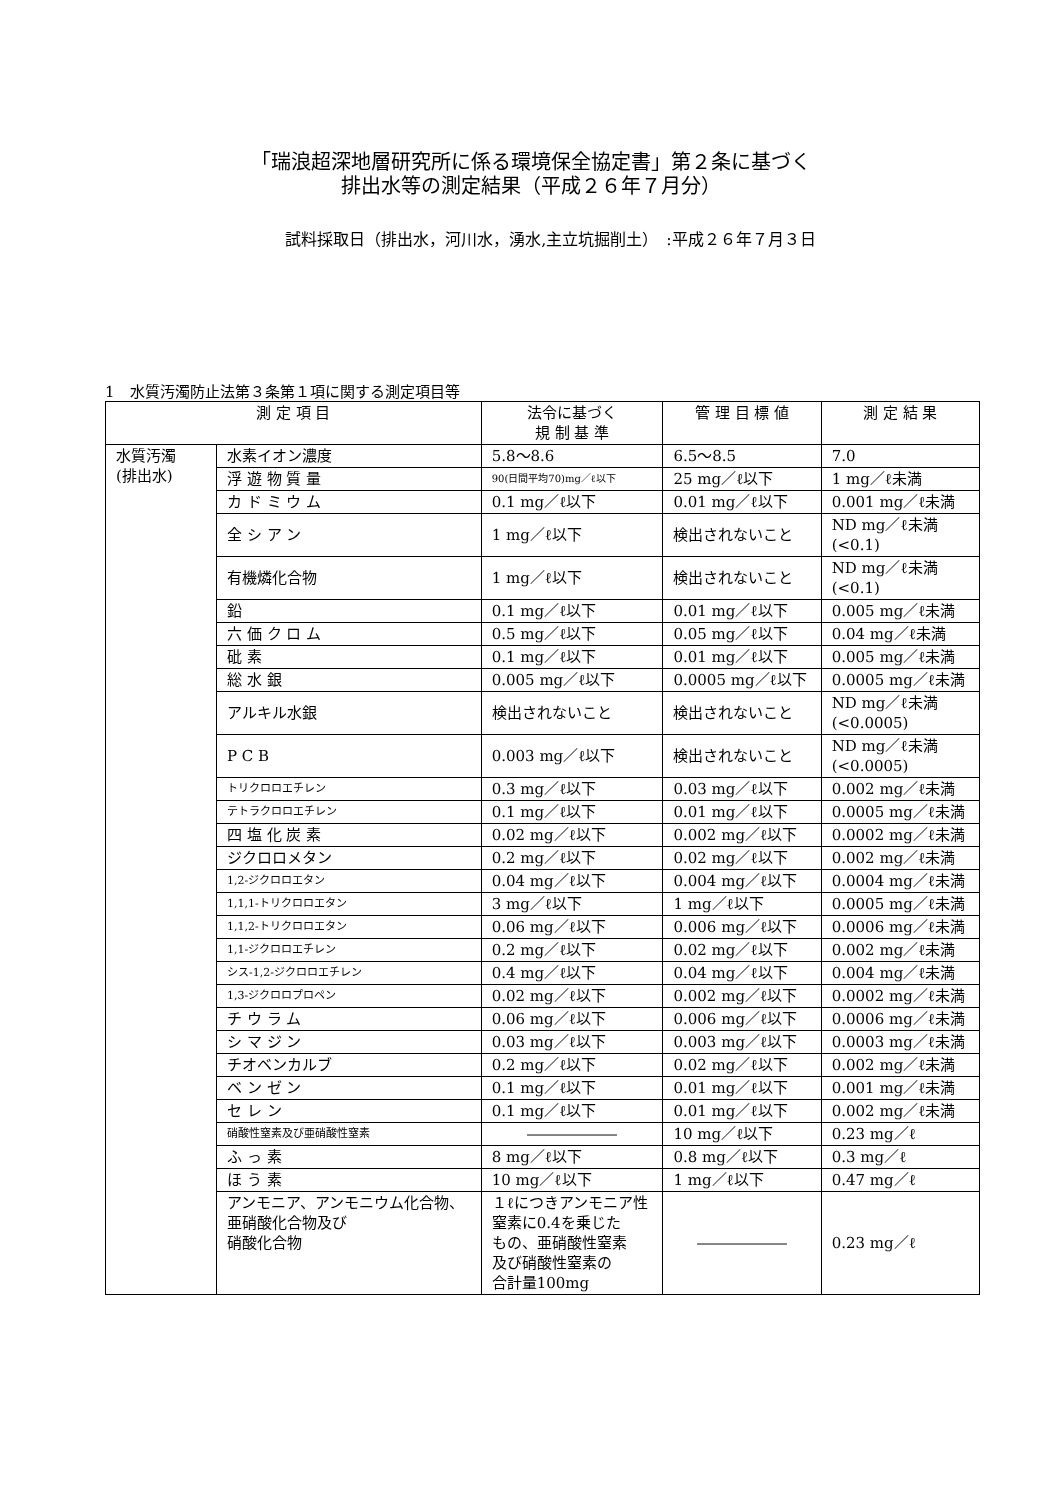「瑞浪超深地層研究所に係る環境保全協定書」第２条に基づく
排出水等の測定結果（平成２６年７月分）
試料採取日（排出水，河川水，湧水,主立坑掘削土）　:平成２６年７月３日
1　水質汚濁防止法第３条第１項に関する測定項目等
| 測 定 項 目 | | 法令に基づく 規 制 基 準 | 管 理 目 標 値 | 測 定 結 果 |
| --- | --- | --- | --- | --- |
| 水質汚濁 (排出水) | 水素イオン濃度 | 5.8〜8.6 | 6.5〜8.5 | 7.0 |
| | 浮 遊 物 質 量 | 90(日間平均70)mg／ℓ以下 | 25 mg／ℓ以下 | 1 mg／ℓ未満 |
| | カ ド ミ ウ ム | 0.1 mg／ℓ以下 | 0.01 mg／ℓ以下 | 0.001 mg／ℓ未満 |
| | 全 シ ア ン | 1 mg／ℓ以下 | 検出されないこと | ND mg／ℓ未満 (<0.1) |
| | 有機燐化合物 | 1 mg／ℓ以下 | 検出されないこと | ND mg／ℓ未満 (<0.1) |
| | 鉛 | 0.1 mg／ℓ以下 | 0.01 mg／ℓ以下 | 0.005 mg／ℓ未満 |
| | 六 価 ク ロ ム | 0.5 mg／ℓ以下 | 0.05 mg／ℓ以下 | 0.04 mg／ℓ未満 |
| | 砒 素 | 0.1 mg／ℓ以下 | 0.01 mg／ℓ以下 | 0.005 mg／ℓ未満 |
| | 総 水 銀 | 0.005 mg／ℓ以下 | 0.0005 mg／ℓ以下 | 0.0005 mg／ℓ未満 |
| | アルキル水銀 | 検出されないこと | 検出されないこと | ND mg／ℓ未満 (<0.0005) |
| | P C B | 0.003 mg／ℓ以下 | 検出されないこと | ND mg／ℓ未満 (<0.0005) |
| | トリクロロエチレン | 0.3 mg／ℓ以下 | 0.03 mg／ℓ以下 | 0.002 mg／ℓ未満 |
| | テトラクロロエチレン | 0.1 mg／ℓ以下 | 0.01 mg／ℓ以下 | 0.0005 mg／ℓ未満 |
| | 四 塩 化 炭 素 | 0.02 mg／ℓ以下 | 0.002 mg／ℓ以下 | 0.0002 mg／ℓ未満 |
| | ジクロロメタン | 0.2 mg／ℓ以下 | 0.02 mg／ℓ以下 | 0.002 mg／ℓ未満 |
| | 1,2-ジクロロエタン | 0.04 mg／ℓ以下 | 0.004 mg／ℓ以下 | 0.0004 mg／ℓ未満 |
| | 1,1,1-トリクロロエタン | 3 mg／ℓ以下 | 1 mg／ℓ以下 | 0.0005 mg／ℓ未満 |
| | 1,1,2-トリクロロエタン | 0.06 mg／ℓ以下 | 0.006 mg／ℓ以下 | 0.0006 mg／ℓ未満 |
| | 1,1-ジクロロエチレン | 0.2 mg／ℓ以下 | 0.02 mg／ℓ以下 | 0.002 mg／ℓ未満 |
| | シス-1,2-ジクロロエチレン | 0.4 mg／ℓ以下 | 0.04 mg／ℓ以下 | 0.004 mg／ℓ未満 |
| | 1,3-ジクロロプロペン | 0.02 mg／ℓ以下 | 0.002 mg／ℓ以下 | 0.0002 mg／ℓ未満 |
| | チ ウ ラ ム | 0.06 mg／ℓ以下 | 0.006 mg／ℓ以下 | 0.0006 mg／ℓ未満 |
| | シ マ ジ ン | 0.03 mg／ℓ以下 | 0.003 mg／ℓ以下 | 0.0003 mg／ℓ未満 |
| | チオベンカルブ | 0.2 mg／ℓ以下 | 0.02 mg／ℓ以下 | 0.002 mg／ℓ未満 |
| | ベ ン ゼ ン | 0.1 mg／ℓ以下 | 0.01 mg／ℓ以下 | 0.001 mg／ℓ未満 |
| | セ レ ン | 0.1 mg／ℓ以下 | 0.01 mg／ℓ以下 | 0.002 mg／ℓ未満 |
| | 硝酸性窒素及び亜硝酸性窒素 | ―――――― | 10 mg／ℓ以下 | 0.23 mg／ℓ |
| | ふ っ 素 | 8 mg／ℓ以下 | 0.8 mg／ℓ以下 | 0.3 mg／ℓ |
| | ほ う 素 | 10 mg／ℓ以下 | 1 mg／ℓ以下 | 0.47 mg／ℓ |
| | アンモニア、アンモニウム化合物、 亜硝酸化合物及び 硝酸化合物 | １ℓにつきアンモニア性 窒素に0.4を乗じた もの、亜硝酸性窒素 及び硝酸性窒素の 合計量100mg | ―――――― | 0.23 mg／ℓ |